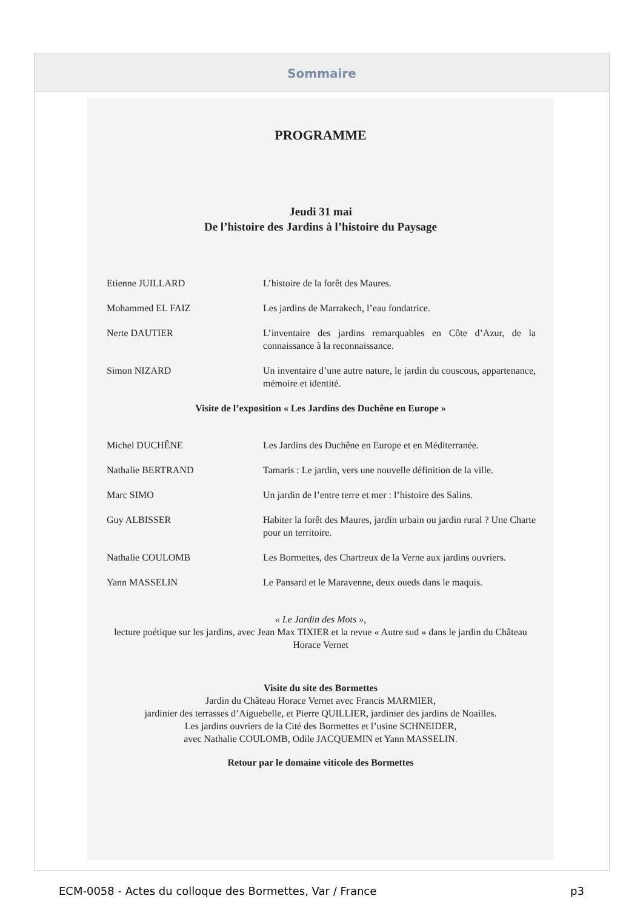Sommaire
PROGRAMME
Jeudi 31 mai
De l’histoire des Jardins à l’histoire du Paysage
Etienne JUILLARD L’histoire de la forêt des Maures.
Mohammed EL FAIZ Les jardins de Marrakech, l’eau fondatrice.
Nerte DAUTIER L’inventaire des jardins remarquables en Côte d’Azur, de la connaissance à la reconnaissance.
Simon NIZARD Un inventaire d’une autre nature, le jardin du couscous, appartenance, mémoire et identité.
Visite de l’exposition « Les Jardins des Duchêne en Europe »
Michel DUCHÊNE Les Jardins des Duchêne en Europe et en Méditerranée.
Nathalie BERTRAND Tamaris : Le jardin, vers une nouvelle définition de la ville.
Marc SIMO Un jardin de l’entre terre et mer : l’histoire des Salins.
Guy ALBISSER Habiter la forêt des Maures, jardin urbain ou jardin rural ? Une Charte pour un territoire.
Nathalie COULOMB Les Bormettes, des Chartreux de la Verne aux jardins ouvriers.
Yann MASSELIN Le Pansard et le Maravenne, deux oueds dans le maquis.
« Le Jardin des Mots »,
lecture poétique sur les jardins, avec Jean Max TIXIER et la revue « Autre sud » dans le jardin du Château Horace Vernet
Visite du site des Bormettes
Jardin du Château Horace Vernet avec Francis MARMIER,
jardinier des terrasses d’Aiguebelle, et Pierre QUILLIER, jardinier des jardins de Noailles.
Les jardins ouvriers de la Cité des Bormettes et l’usine SCHNEIDER,
avec Nathalie COULOMB, Odile JACQUEMIN et Yann MASSELIN.
Retour par le domaine viticole des Bormettes
ECM-0058 - Actes du colloque des Bormettes, Var / France p3